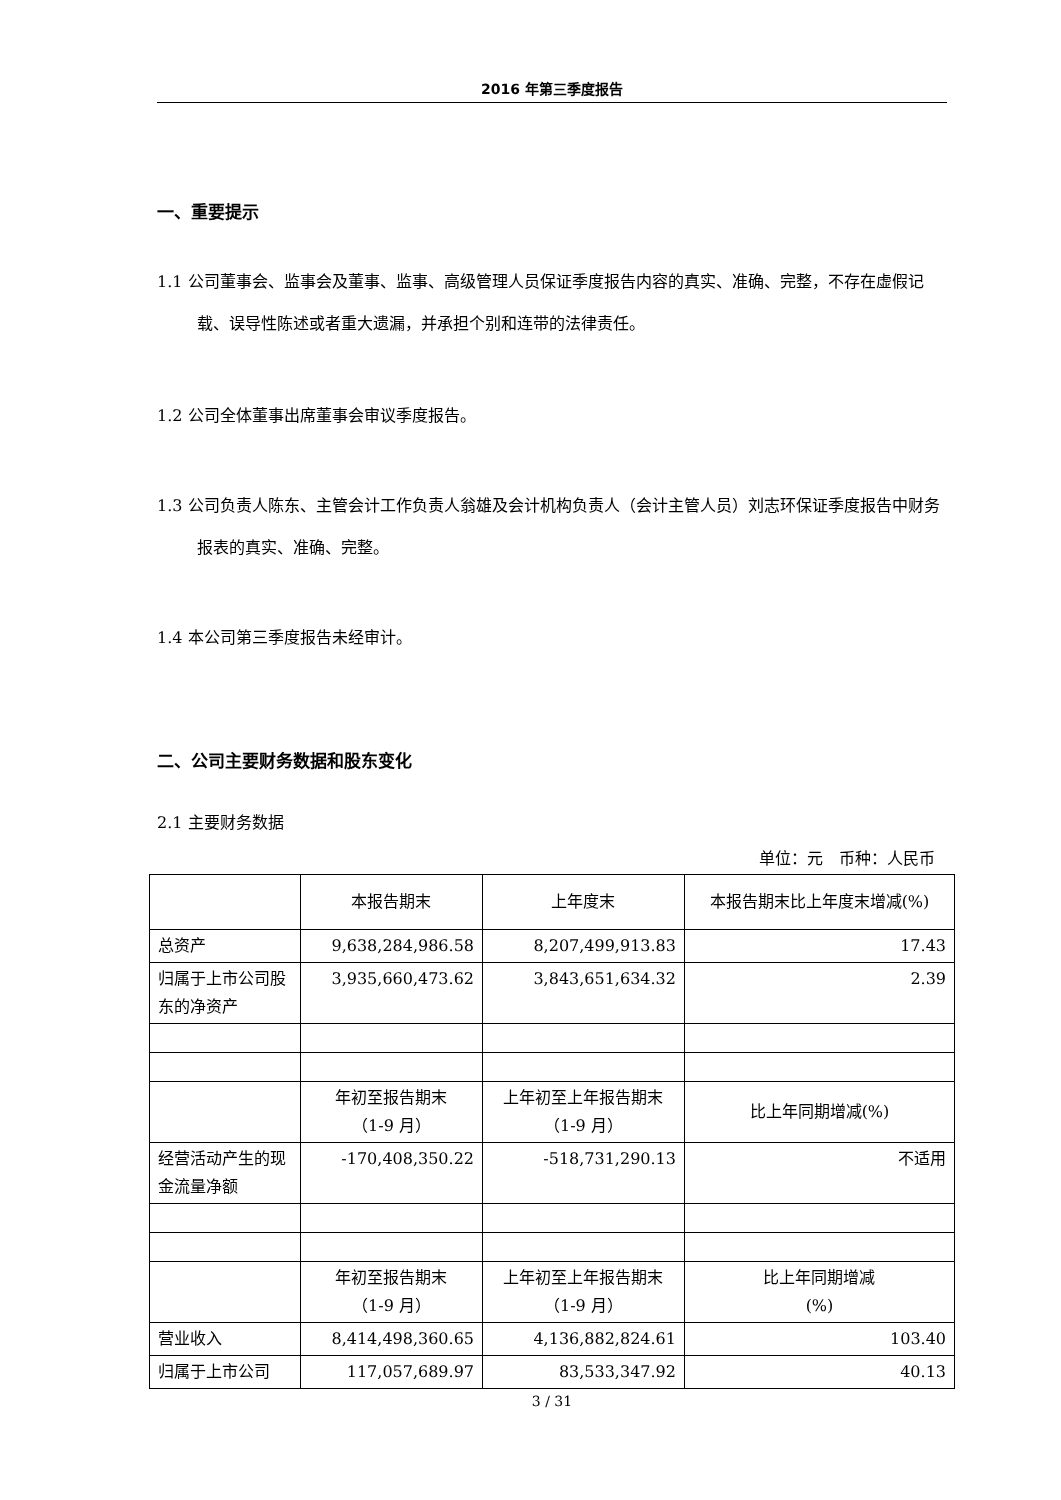2016 年第三季度报告
一、重要提示
1.1 公司董事会、监事会及董事、监事、高级管理人员保证季度报告内容的真实、准确、完整，不存在虚假记载、误导性陈述或者重大遗漏，并承担个别和连带的法律责任。
1.2 公司全体董事出席董事会审议季度报告。
1.3 公司负责人陈东、主管会计工作负责人翁雄及会计机构负责人（会计主管人员）刘志环保证季度报告中财务报表的真实、准确、完整。
1.4 本公司第三季度报告未经审计。
二、公司主要财务数据和股东变化
2.1 主要财务数据
单位：元　币种：人民币
| | 本报告期末 | 上年度末 | 本报告期末比上年度末增减(%) |
| 总资产 | 9,638,284,986.58 | 8,207,499,913.83 | 17.43 |
| 归属于上市公司股东的净资产 | 3,935,660,473.62 | 3,843,651,634.32 | 2.39 |
| | 年初至报告期末 （1-9 月） | 上年初至上年报告期末 （1-9 月） | 比上年同期增减(%) |
| 经营活动产生的现金流量净额 | -170,408,350.22 | -518,731,290.13 | 不适用 |
| | 年初至报告期末 （1-9 月） | 上年初至上年报告期末 （1-9 月） | 比上年同期增减 (%) |
| 营业收入 | 8,414,498,360.65 | 4,136,882,824.61 | 103.40 |
| 归属于上市公司 | 117,057,689.97 | 83,533,347.92 | 40.13 |
3 / 31